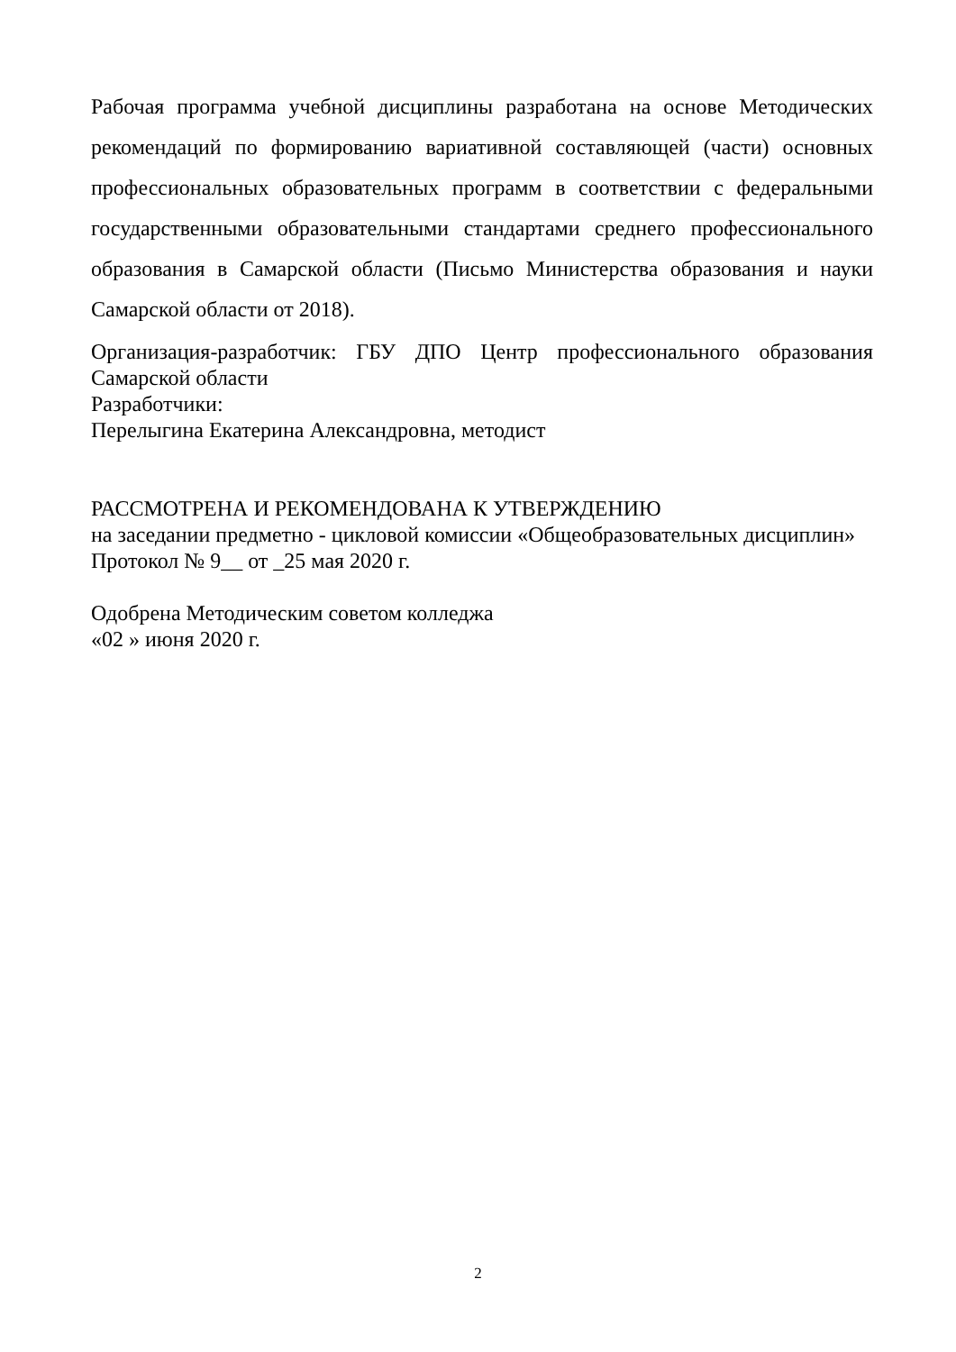Рабочая программа учебной дисциплины разработана на основе Методических рекомендаций по формированию вариативной составляющей (части) основных профессиональных образовательных программ в соответствии с федеральными государственными образовательными стандартами среднего профессионального образования в Самарской области (Письмо Министерства образования и науки Самарской области от 2018).
Организация-разработчик: ГБУ ДПО Центр профессионального образования Самарской области
Разработчики:
Перелыгина Екатерина Александровна, методист
РАССМОТРЕНА И РЕКОМЕНДОВАНА К УТВЕРЖДЕНИЮ
на заседании предметно - цикловой комиссии «Общеобразовательных дисциплин»
Протокол № 9__ от _25 мая 2020 г.
Одобрена Методическим советом колледжа
«02 » июня 2020 г.
2